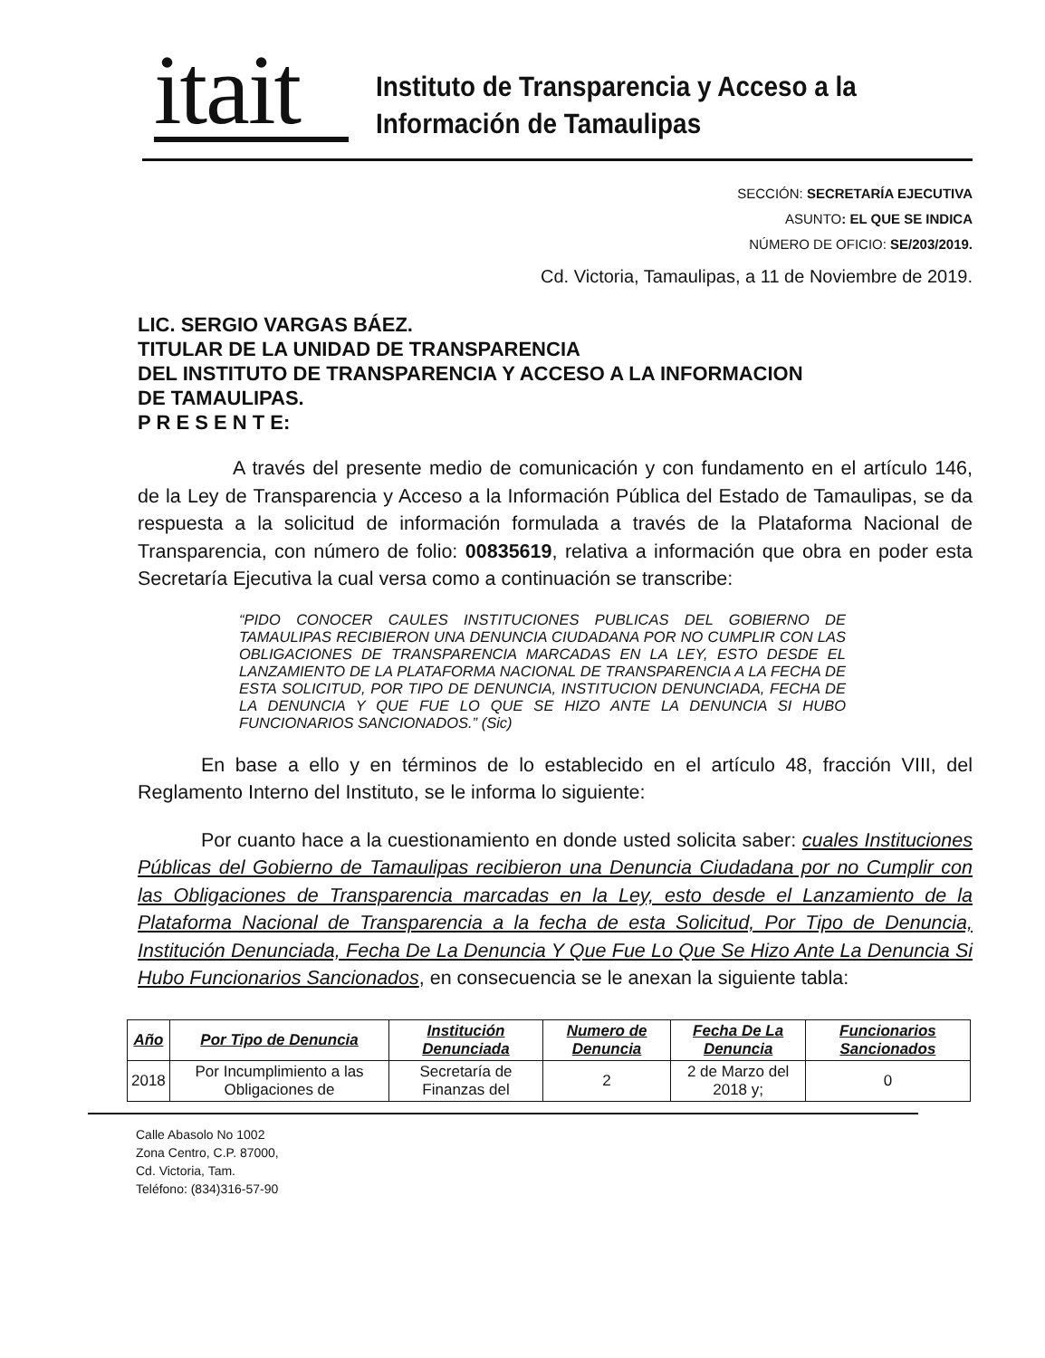itait
Instituto de Transparencia y Acceso a la
Información de Tamaulipas
SECCIÓN: SECRETARÍA EJECUTIVA
ASUNTO: EL QUE SE INDICA
NÚMERO DE OFICIO: SE/203/2019.
Cd. Victoria, Tamaulipas, a 11 de Noviembre de 2019.
LIC. SERGIO VARGAS BÁEZ.
TITULAR DE LA UNIDAD DE TRANSPARENCIA
DEL INSTITUTO DE TRANSPARENCIA Y ACCESO A LA INFORMACION
DE TAMAULIPAS.
P R E S E N T E:
A través del presente medio de comunicación y con fundamento en el artículo 146, de la Ley de Transparencia y Acceso a la Información Pública del Estado de Tamaulipas, se da respuesta a la solicitud de información formulada a través de la Plataforma Nacional de Transparencia, con número de folio: 00835619, relativa a información que obra en poder esta Secretaría Ejecutiva la cual versa como a continuación se transcribe:
“PIDO CONOCER CAULES INSTITUCIONES PUBLICAS DEL GOBIERNO DE TAMAULIPAS RECIBIERON UNA DENUNCIA CIUDADANA POR NO CUMPLIR CON LAS OBLIGACIONES DE TRANSPARENCIA MARCADAS EN LA LEY, ESTO DESDE EL LANZAMIENTO DE LA PLATAFORMA NACIONAL DE TRANSPARENCIA A LA FECHA DE ESTA SOLICITUD, POR TIPO DE DENUNCIA, INSTITUCION DENUNCIADA, FECHA DE LA DENUNCIA Y QUE FUE LO QUE SE HIZO ANTE LA DENUNCIA SI HUBO FUNCIONARIOS SANCIONADOS.” (Sic)
En base a ello y en términos de lo establecido en el artículo 48, fracción VIII, del Reglamento Interno del Instituto, se le informa lo siguiente:
Por cuanto hace a la cuestionamiento en donde usted solicita saber: cuales Instituciones Públicas del Gobierno de Tamaulipas recibieron una Denuncia Ciudadana por no Cumplir con las Obligaciones de Transparencia marcadas en la Ley, esto desde el Lanzamiento de la Plataforma Nacional de Transparencia a la fecha de esta Solicitud, Por Tipo de Denuncia, Institución Denunciada, Fecha De La Denuncia Y Que Fue Lo Que Se Hizo Ante La Denuncia Si Hubo Funcionarios Sancionados, en consecuencia se le anexan la siguiente tabla:
| Año | Por Tipo de Denuncia | Institución Denunciada | Numero de Denuncia | Fecha De La Denuncia | Funcionarios Sancionados |
| --- | --- | --- | --- | --- | --- |
| 2018 | Por Incumplimiento a las Obligaciones de | Secretaría de Finanzas del | 2 | 2 de Marzo del 2018 y; | 0 |
Calle Abasolo No 1002
Zona Centro, C.P. 87000,
Cd. Victoria, Tam.
Teléfono: (834)316-57-90